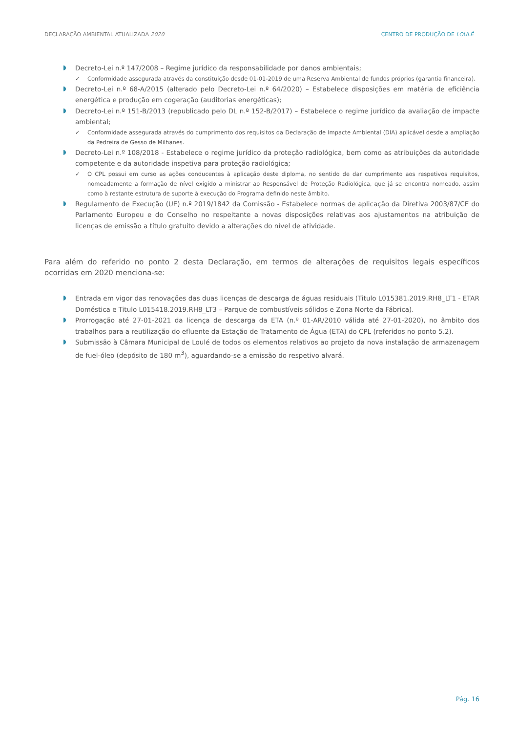DECLARAÇÃO AMBIENTAL ATUALIZADA 2020 CENTRO DE PRODUÇÃO DE LOULÉ
Decreto-Lei n.º 147/2008 – Regime jurídico da responsabilidade por danos ambientais;
✓ Conformidade assegurada através da constituição desde 01-01-2019 de uma Reserva Ambiental de fundos próprios (garantia financeira).
Decreto-Lei n.º 68-A/2015 (alterado pelo Decreto-Lei n.º 64/2020) – Estabelece disposições em matéria de eficiência energética e produção em cogeração (auditorias energéticas);
Decreto-Lei n.º 151-B/2013 (republicado pelo DL n.º 152-B/2017) – Estabelece o regime jurídico da avaliação de impacte ambiental;
✓ Conformidade assegurada através do cumprimento dos requisitos da Declaração de Impacte Ambiental (DIA) aplicável desde a ampliação da Pedreira de Gesso de Milhanes.
Decreto-Lei n.º 108/2018 - Estabelece o regime jurídico da proteção radiológica, bem como as atribuições da autoridade competente e da autoridade inspetiva para proteção radiológica;
✓ O CPL possui em curso as ações conducentes à aplicação deste diploma, no sentido de dar cumprimento aos respetivos requisitos, nomeadamente a formação de nível exigido a ministrar ao Responsável de Proteção Radiológica, que já se encontra nomeado, assim como à restante estrutura de suporte à execução do Programa definido neste âmbito.
Regulamento de Execução (UE) n.º 2019/1842 da Comissão - Estabelece normas de aplicação da Diretiva 2003/87/CE do Parlamento Europeu e do Conselho no respeitante a novas disposições relativas aos ajustamentos na atribuição de licenças de emissão a título gratuito devido a alterações do nível de atividade.
Para além do referido no ponto 2 desta Declaração, em termos de alterações de requisitos legais específicos ocorridas em 2020 menciona-se:
Entrada em vigor das renovações das duas licenças de descarga de águas residuais (Titulo L015381.2019.RH8_LT1 - ETAR Doméstica e Titulo L015418.2019.RH8_LT3 – Parque de combustíveis sólidos e Zona Norte da Fábrica).
Prorrogação até 27-01-2021 da licença de descarga da ETA (n.º 01-AR/2010 válida até 27-01-2020), no âmbito dos trabalhos para a reutilização do efluente da Estação de Tratamento de Água (ETA) do CPL (referidos no ponto 5.2).
Submissão à Câmara Municipal de Loulé de todos os elementos relativos ao projeto da nova instalação de armazenagem de fuel-óleo (depósito de 180 m<sup>3</sup>), aguardando-se a emissão do respetivo alvará.
Pág. 16